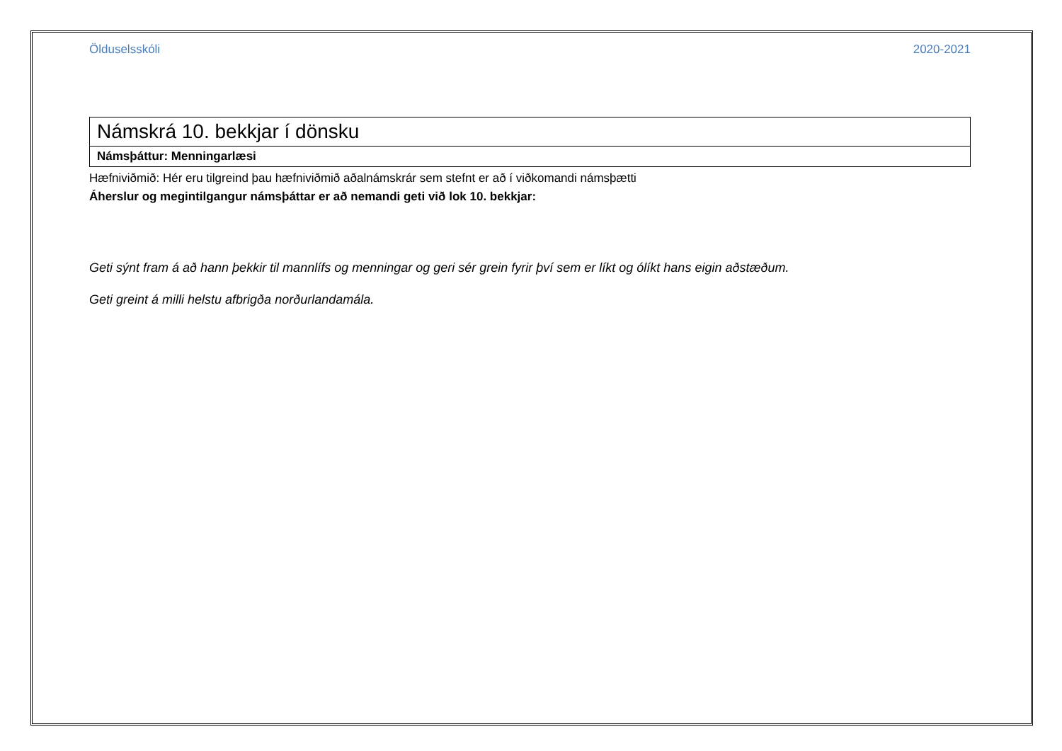Ölduselsskóli 2020-2021
| Námskrá 10. bekkjar í dönsku |
| Námsþáttur: Menningarlæsi |
Hæfniviðmið: Hér eru tilgreind þau hæfniviðmið aðalnámskrár sem stefnt er að í viðkomandi námsþætti
Áherslur og megintilgangur námsþáttar er að nemandi geti við lok 10. bekkjar:
Geti sýnt fram á að hann þekkir til mannlífs og menningar og geri sér grein fyrir því sem er líkt og ólíkt hans eigin aðstæðum.
Geti greint á milli helstu afbrigða norðurlandamála.